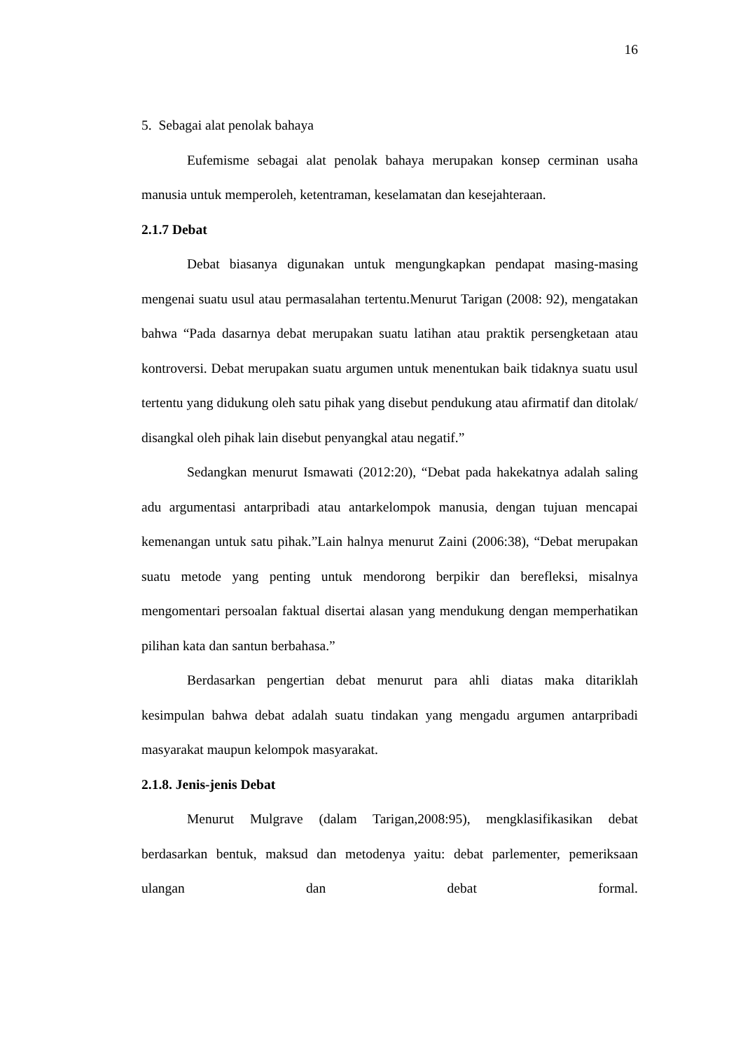16
5. Sebagai alat penolak bahaya
Eufemisme sebagai alat penolak bahaya merupakan konsep cerminan usaha manusia untuk memperoleh, ketentraman, keselamatan dan kesejahteraan.
2.1.7 Debat
Debat biasanya digunakan untuk mengungkapkan pendapat masing-masing mengenai suatu usul atau permasalahan tertentu.Menurut Tarigan (2008: 92), mengatakan bahwa “Pada dasarnya debat merupakan suatu latihan atau praktik persengketaan atau kontroversi. Debat merupakan suatu argumen untuk menentukan baik tidaknya suatu usul tertentu yang didukung oleh satu pihak yang disebut pendukung atau afirmatif dan ditolak/ disangkal oleh pihak lain disebut penyangkal atau negatif.”
Sedangkan menurut Ismawati (2012:20), “Debat pada hakekatnya adalah saling adu argumentasi antarpribadi atau antarkelompok manusia, dengan tujuan mencapai kemenangan untuk satu pihak.”Lain halnya menurut Zaini (2006:38), “Debat merupakan suatu metode yang penting untuk mendorong berpikir dan berefleksi, misalnya mengomentari persoalan faktual disertai alasan yang mendukung dengan memperhatikan pilihan kata dan santun berbahasa.”
Berdasarkan pengertian debat menurut para ahli diatas maka ditariklah kesimpulan bahwa debat adalah suatu tindakan yang mengadu argumen antarpribadi masyarakat maupun kelompok masyarakat.
2.1.8. Jenis-jenis Debat
Menurut Mulgrave (dalam Tarigan,2008:95), mengklasifikasikan debat berdasarkan bentuk, maksud dan metodenya yaitu: debat parlementer, pemeriksaan ulangan dan debat formal.